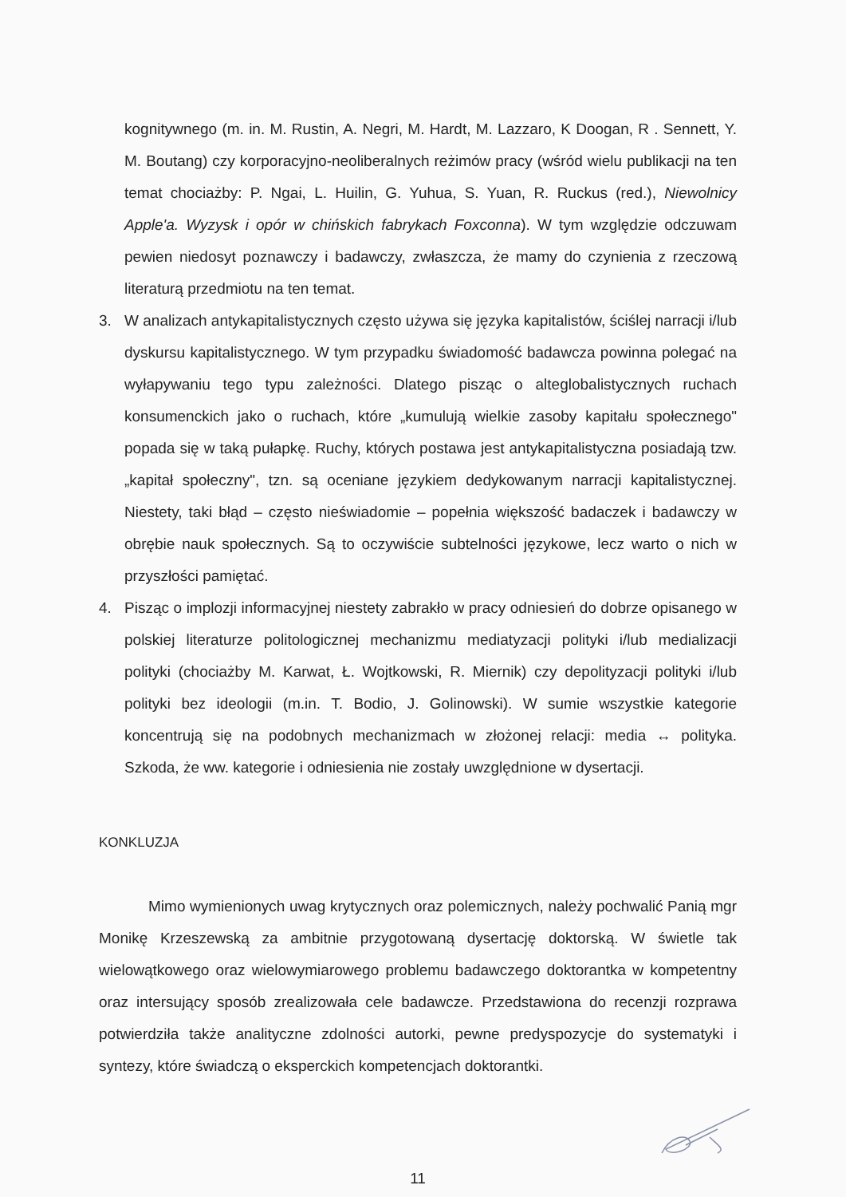kognitywnego (m. in. M. Rustin, A. Negri, M. Hardt, M. Lazzaro, K Doogan, R . Sennett, Y. M. Boutang) czy korporacyjno-neoliberalnych reżimów pracy (wśród wielu publikacji na ten temat chociażby: P. Ngai, L. Huilin, G. Yuhua, S. Yuan, R. Ruckus (red.), Niewolnicy Apple'a. Wyzysk i opór w chińskich fabrykach Foxconna). W tym względzie odczuwam pewien niedosyt poznawczy i badawczy, zwłaszcza, że mamy do czynienia z rzeczową literaturą przedmiotu na ten temat.
3. W analizach antykapitalistycznych często używa się języka kapitalistów, ściślej narracji i/lub dyskursu kapitalistycznego. W tym przypadku świadomość badawcza powinna polegać na wyłapywaniu tego typu zależności. Dlatego pisząc o alteglobalistycznych ruchach konsumenckich jako o ruchach, które „kumulują wielkie zasoby kapitału społecznego" popada się w taką pułapkę. Ruchy, których postawa jest antykapitalistyczna posiadają tzw. „kapitał społeczny", tzn. są oceniane językiem dedykowanym narracji kapitalistycznej. Niestety, taki błąd – często nieświadomie – popełnia większość badaczek i badawczy w obrębie nauk społecznych. Są to oczywiście subtelności językowe, lecz warto o nich w przyszłości pamiętać.
4. Pisząc o implozji informacyjnej niestety zabrakło w pracy odniesień do dobrze opisanego w polskiej literaturze politologicznej mechanizmu mediatyzacji polityki i/lub medializacji polityki (chociażby M. Karwat, Ł. Wojtkowski, R. Miernik) czy depolityzacji polityki i/lub polityki bez ideologii (m.in. T. Bodio, J. Golinowski). W sumie wszystkie kategorie koncentrują się na podobnych mechanizmach w złożonej relacji: media ↔ polityka. Szkoda, że ww. kategorie i odniesienia nie zostały uwzględnione w dysertacji.
KONKLUZJA
Mimo wymienionych uwag krytycznych oraz polemicznych, należy pochwalić Panią mgr Monikę Krzeszewską za ambitnie przygotowaną dysertację doktorską. W świetle tak wielowątkowego oraz wielowymiarowego problemu badawczego doktorantka w kompetentny oraz intersujący sposób zrealizowała cele badawcze. Przedstawiona do recenzji rozprawa potwierdziła także analityczne zdolności autorki, pewne predyspozycje do systematyki i syntezy, które świadczą o eksperckich kompetencjach doktorantki.
11